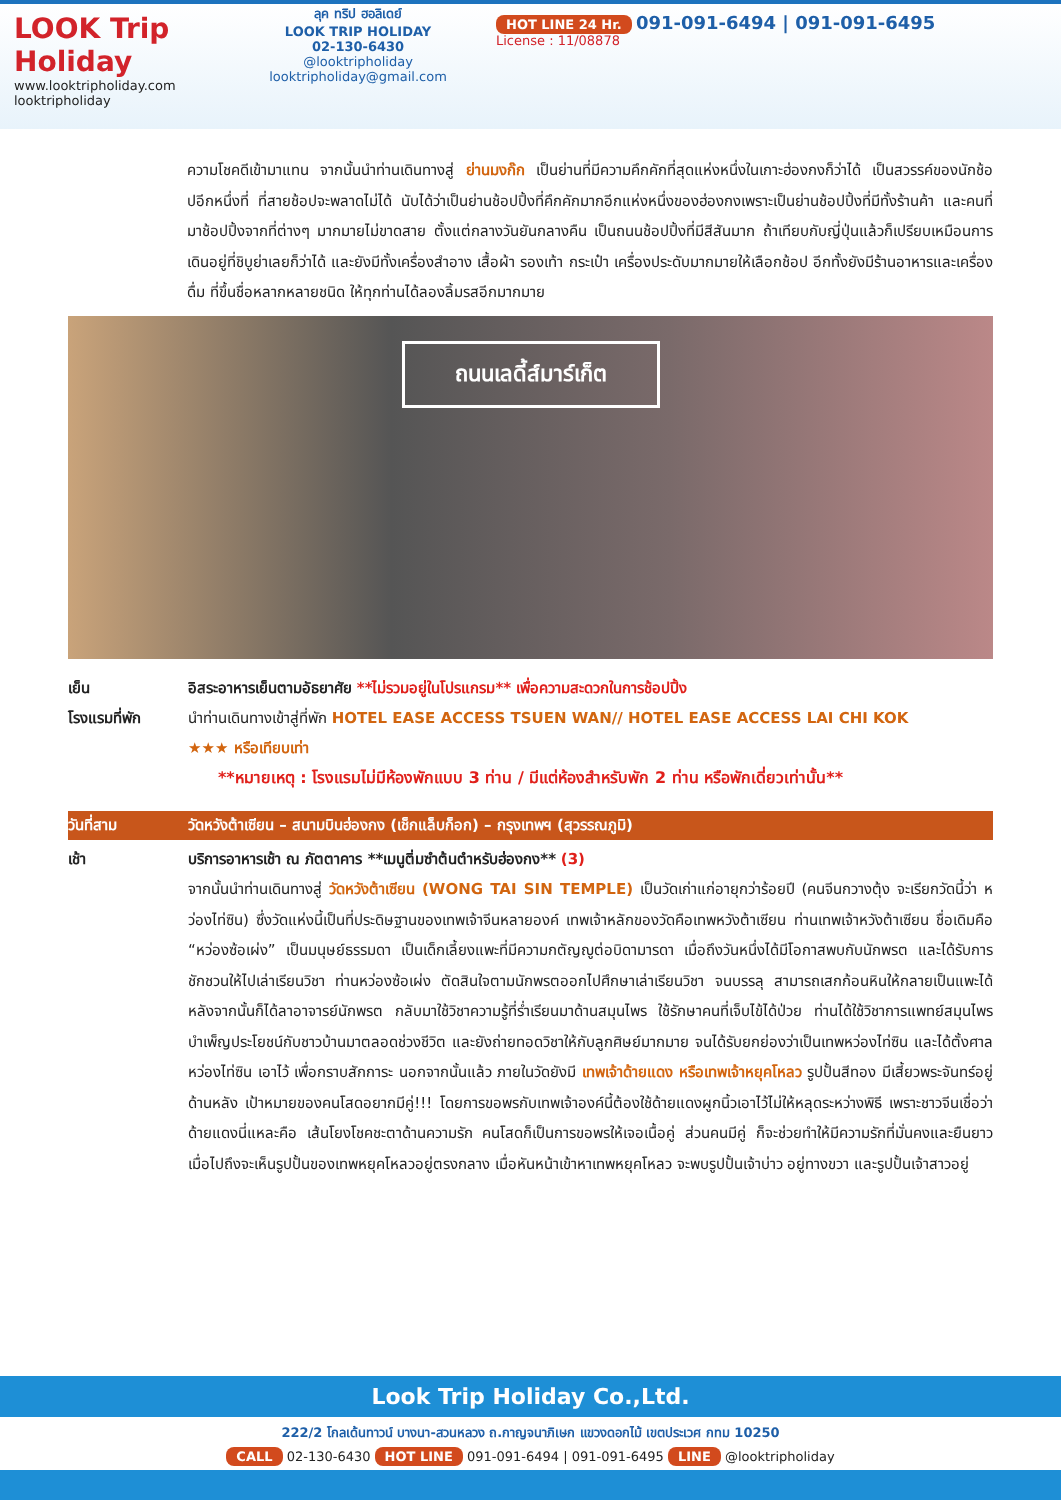LOOK Trip Holiday
www.looktripholiday.com
looktripholiday
ลุค ทริป ฮอลิเดย์
LOOK TRIP HOLIDAY
02-130-6430
@looktripholiday looktripholiday@gmail.com
HOT LINE 24 Hr. 091-091-6494 | 091-091-6495
License : 11/08878
ความโชคดีเข้ามาแทน จากนั้นนำท่านเดินทางสู่ ย่านมงก๊ก เป็นย่านที่มีความคึกคักที่สุดแห่งหนึ่งในเกาะฮ่องกงก็ว่าได้ เป็นสวรรค์ของนักช้อปอีกหนึ่งที่ ที่สายช้อปจะพลาดไม่ได้ นับได้ว่าเป็นย่านช้อปปิ้งที่คึกคักมากอีกแห่งหนึ่งของฮ่องกงเพราะเป็นย่านช้อปปิ้งที่มีทั้งร้านค้า และคนที่มาช้อปปิ้งจากที่ต่างๆ มากมายไม่ขาดสาย ตั้งแต่กลางวันยันกลางคืน เป็นถนนช้อปปิ้งที่มีสีสันมาก ถ้าเทียบกับญี่ปุ่นแล้วก็เปรียบเหมือนการเดินอยู่ที่ชิบูย่าเลยก็ว่าได้ และยังมีทั้งเครื่องสำอาง เสื้อผ้า รองเท้า กระเป๋า เครื่องประดับมากมายให้เลือกช้อป อีกทั้งยังมีร้านอาหารและเครื่องดื่ม ที่ขึ้นชื่อหลากหลายชนิด ให้ทุกท่านได้ลองลิ้มรสอีกมากมาย
ถนนเลดี้ส์มาร์เก็ต
เย็น อิสระอาหารเย็นตามอัธยาศัย **ไม่รวมอยู่ในโปรแกรม** เพื่อความสะดวกในการช้อปปิ้ง
โรงแรมที่พัก นำท่านเดินทางเข้าสู่ที่พัก HOTEL EASE ACCESS TSUEN WAN// HOTEL EASE ACCESS LAI CHI KOK
★★★ หรือเทียบเท่า
**หมายเหตุ : โรงแรมไม่มีห้องพักแบบ 3 ท่าน / มีแต่ห้องสำหรับพัก 2 ท่าน หรือพักเดี่ยวเท่านั้น**
วันที่สาม วัดหวังต้าเซียน – สนามบินฮ่องกง (เช็กแล็บก็อก) – กรุงเทพฯ (สุวรรณภูมิ)
เช้า บริการอาหารเช้า ณ ภัตตาคาร **เมนูติ่มซำต้นตำหรับฮ่องกง** (3)
จากนั้นนำท่านเดินทางสู่ วัดหวังต้าเซียน (WONG TAI SIN TEMPLE) เป็นวัดเก่าแก่อายุกว่าร้อยปี (คนจีนกวางตุ้ง จะเรียกวัดนี้ว่า หว่องไท่ซิน) ซึ่งวัดแห่งนี้เป็นที่ประดิษฐานของเทพเจ้าจีนหลายองค์ เทพเจ้าหลักของวัดคือเทพหวังต้าเซียน ท่านเทพเจ้าหวังต้าเซียน ชื่อเดิมคือ “หว่องซ้อเผ่ง” เป็นมนุษย์ธรรมดา เป็นเด็กเลี้ยงแพะที่มีความกตัญญูต่อบิดามารดา เมื่อถึงวันหนึ่งได้มีโอกาสพบกับนักพรต และได้รับการชักชวนให้ไปเล่าเรียนวิชา ท่านหว่องซ้อเผ่ง ตัดสินใจตามนักพรตออกไปศึกษาเล่าเรียนวิชา จนบรรลุ สามารถเสกก้อนหินให้กลายเป็นแพะได้ หลังจากนั้นก็ได้ลาอาจารย์นักพรต กลับมาใช้วิชาความรู้ที่ร่ำเรียนมาด้านสมุนไพร ใช้รักษาคนที่เจ็บไข้ได้ป่วย ท่านได้ใช้วิชาการแพทย์สมุนไพร บำเพ็ญประโยชน์กับชาวบ้านมาตลอดช่วงชีวิต และยังถ่ายทอดวิชาให้กับลูกศิษย์มากมาย จนได้รับยกย่องว่าเป็นเทพหว่องไท่ซิน และได้ตั้งศาลหว่องไท่ซิน เอาไว้ เพื่อกราบสักการะ นอกจากนั้นแล้ว ภายในวัดยังมี เทพเจ้าด้ายแดง หรือเทพเจ้าหยุคโหลว รูปปั้นสีทอง มีเสี้ยวพระจันทร์อยู่ด้านหลัง เป้าหมายของคนโสดอยากมีคู่!!! โดยการขอพรกับเทพเจ้าองค์นี้ต้องใช้ด้ายแดงผูกนิ้วเอาไว้ไม่ให้หลุดระหว่างพิธี เพราะชาวจีนเชื่อว่าด้ายแดงนี่แหละคือ เส้นโยงโชคชะตาด้านความรัก คนโสดก็เป็นการขอพรให้เจอเนื้อคู่ ส่วนคนมีคู่ ก็จะช่วยทำให้มีความรักที่มั่นคงและยืนยาว เมื่อไปถึงจะเห็นรูปปั้นของเทพหยุคโหลวอยู่ตรงกลาง เมื่อหันหน้าเข้าหาเทพหยุคโหลว จะพบรูปปั้นเจ้าบ่าว อยู่ทางขวา และรูปปั้นเจ้าสาวอยู่
Look Trip Holiday Co.,Ltd.
222/2 โกลเด้นทาวน์ บางนา-สวนหลวง ถ.กาญจนาภิเษก แขวงดอกไม้ เขตประเวศ กทม 10250
CALL 02-130-6430 HOT LINE 091-091-6494 | 091-091-6495 LINE @looktripholiday